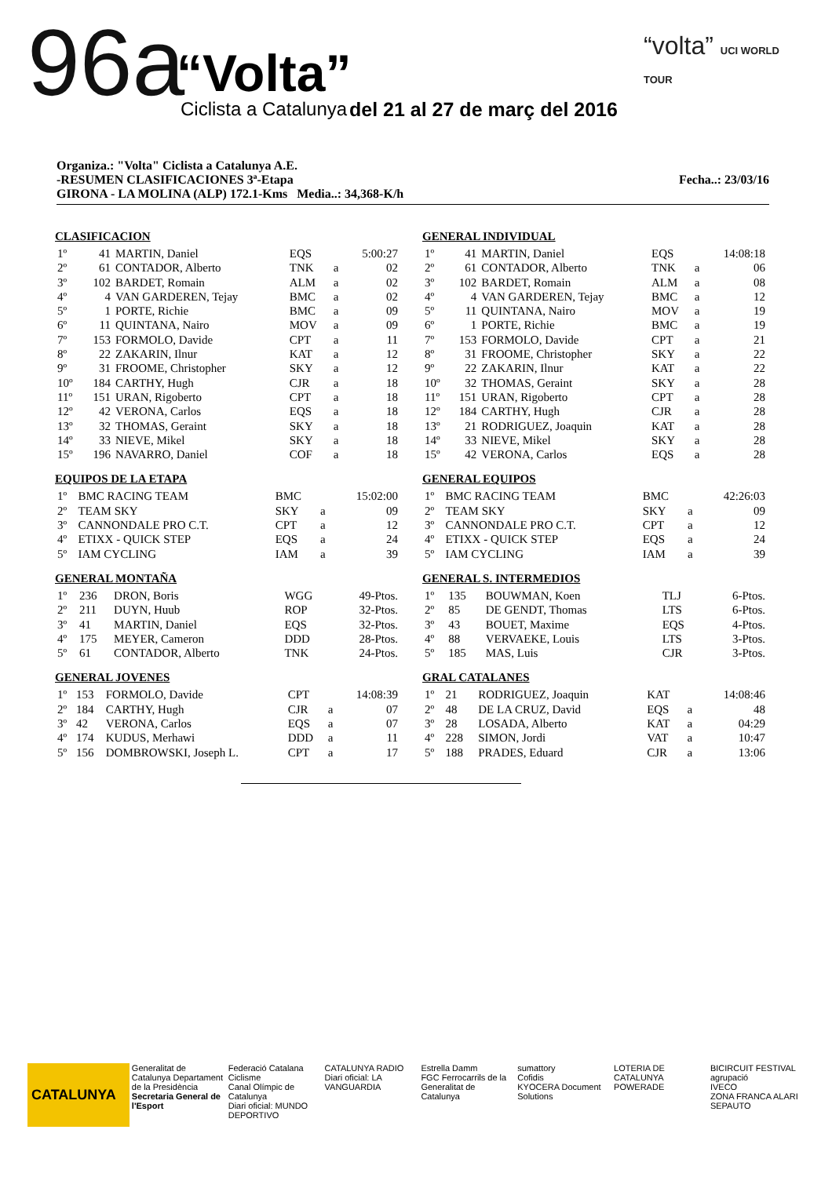96a “Volta”
Ciclista a Catalunya del 21 al 27 de març del 2016
“volta” UCI WORLD TOUR
Organiza.: "Volta" Ciclista a Catalunya A.E.
-RESUMEN CLASIFICACIONES 3ª-Etapa Fecha..: 23/03/16
GIRONA - LA MOLINA (ALP) 172.1-Kms Media..: 34,368-K/h
CLASIFICACION
| 1º | 41 | MARTIN, Daniel | EQS | | 5:00:27 |
| 2º | 61 | CONTADOR, Alberto | TNK | a | 02 |
| 3º | 102 | BARDET, Romain | ALM | a | 02 |
| 4º | 4 | VAN GARDEREN, Tejay | BMC | a | 02 |
| 5º | 1 | PORTE, Richie | BMC | a | 09 |
| 6º | 11 | QUINTANA, Nairo | MOV | a | 09 |
| 7º | 153 | FORMOLO, Davide | CPT | a | 11 |
| 8º | 22 | ZAKARIN, Ilnur | KAT | a | 12 |
| 9º | 31 | FROOME, Christopher | SKY | a | 12 |
| 10º | 184 | CARTHY, Hugh | CJR | a | 18 |
| 11º | 151 | URAN, Rigoberto | CPT | a | 18 |
| 12º | 42 | VERONA, Carlos | EQS | a | 18 |
| 13º | 32 | THOMAS, Geraint | SKY | a | 18 |
| 14º | 33 | NIEVE, Mikel | SKY | a | 18 |
| 15º | 196 | NAVARRO, Daniel | COF | a | 18 |
EQUIPOS DE LA ETAPA
| 1º | BMC RACING TEAM | BMC | | 15:02:00 |
| 2º | TEAM SKY | SKY | a | 09 |
| 3º | CANNONDALE PRO C.T. | CPT | a | 12 |
| 4º | ETIXX - QUICK STEP | EQS | a | 24 |
| 5º | IAM CYCLING | IAM | a | 39 |
GENERAL MONTAÑA
| 1º | 236 | DRON, Boris | WGG | 49-Ptos. |
| 2º | 211 | DUYN, Huub | ROP | 32-Ptos. |
| 3º | 41 | MARTIN, Daniel | EQS | 32-Ptos. |
| 4º | 175 | MEYER, Cameron | DDD | 28-Ptos. |
| 5º | 61 | CONTADOR, Alberto | TNK | 24-Ptos. |
GENERAL JOVENES
| 1º | 153 | FORMOLO, Davide | CPT | | 14:08:39 |
| 2º | 184 | CARTHY, Hugh | CJR | a | 07 |
| 3º | 42 | VERONA, Carlos | EQS | a | 07 |
| 4º | 174 | KUDUS, Merhawi | DDD | a | 11 |
| 5º | 156 | DOMBROWSKI, Joseph L. | CPT | a | 17 |
GENERAL INDIVIDUAL
| 1º | 41 | MARTIN, Daniel | EQS | | 14:08:18 |
| 2º | 61 | CONTADOR, Alberto | TNK | a | 06 |
| 3º | 102 | BARDET, Romain | ALM | a | 08 |
| 4º | 4 | VAN GARDEREN, Tejay | BMC | a | 12 |
| 5º | 11 | QUINTANA, Nairo | MOV | a | 19 |
| 6º | 1 | PORTE, Richie | BMC | a | 19 |
| 7º | 153 | FORMOLO, Davide | CPT | a | 21 |
| 8º | 31 | FROOME, Christopher | SKY | a | 22 |
| 9º | 22 | ZAKARIN, Ilnur | KAT | a | 22 |
| 10º | 32 | THOMAS, Geraint | SKY | a | 28 |
| 11º | 151 | URAN, Rigoberto | CPT | a | 28 |
| 12º | 184 | CARTHY, Hugh | CJR | a | 28 |
| 13º | 21 | RODRIGUEZ, Joaquin | KAT | a | 28 |
| 14º | 33 | NIEVE, Mikel | SKY | a | 28 |
| 15º | 42 | VERONA, Carlos | EQS | a | 28 |
GENERAL EQUIPOS
| 1º | BMC RACING TEAM | BMC | | 42:26:03 |
| 2º | TEAM SKY | SKY | a | 09 |
| 3º | CANNONDALE PRO C.T. | CPT | a | 12 |
| 4º | ETIXX - QUICK STEP | EQS | a | 24 |
| 5º | IAM CYCLING | IAM | a | 39 |
GENERAL S. INTERMEDIOS
| 1º | 135 | BOUWMAN, Koen | TLJ | 6-Ptos. |
| 2º | 85 | DE GENDT, Thomas | LTS | 6-Ptos. |
| 3º | 43 | BOUET, Maxime | EQS | 4-Ptos. |
| 4º | 88 | VERVAEKE, Louis | LTS | 3-Ptos. |
| 5º | 185 | MAS, Luis | CJR | 3-Ptos. |
GRAL CATALANES
| 1º | 21 | RODRIGUEZ, Joaquin | KAT | | 14:08:46 |
| 2º | 48 | DE LA CRUZ, David | EQS | a | 48 |
| 3º | 28 | LOSADA, Alberto | KAT | a | 04:29 |
| 4º | 228 | SIMON, Jordi | VAT | a | 10:47 |
| 5º | 188 | PRADES, Eduard | CJR | a | 13:06 |
CATALUNYA
Generalitat de Catalunya Departament de la Presidència Secretaria General de l'Esport
Federació Catalana Ciclisme
Canal Olímpic de Catalunya
Diari oficial: MUNDO DEPORTIVO
CATALUNYA RADIO
Diari oficial: LA VANGUARDIA
Estrella Damm
FGC Ferrocarrils de la Generalitat de Catalunya
sumattory
Cofidis
KYOCERA Document Solutions
LOTERIA DE CATALUNYA
POWERADE
BICIRCUIT FESTIVAL
agrupació
IVECO
ZONA FRANCA ALARI SEPAUTO